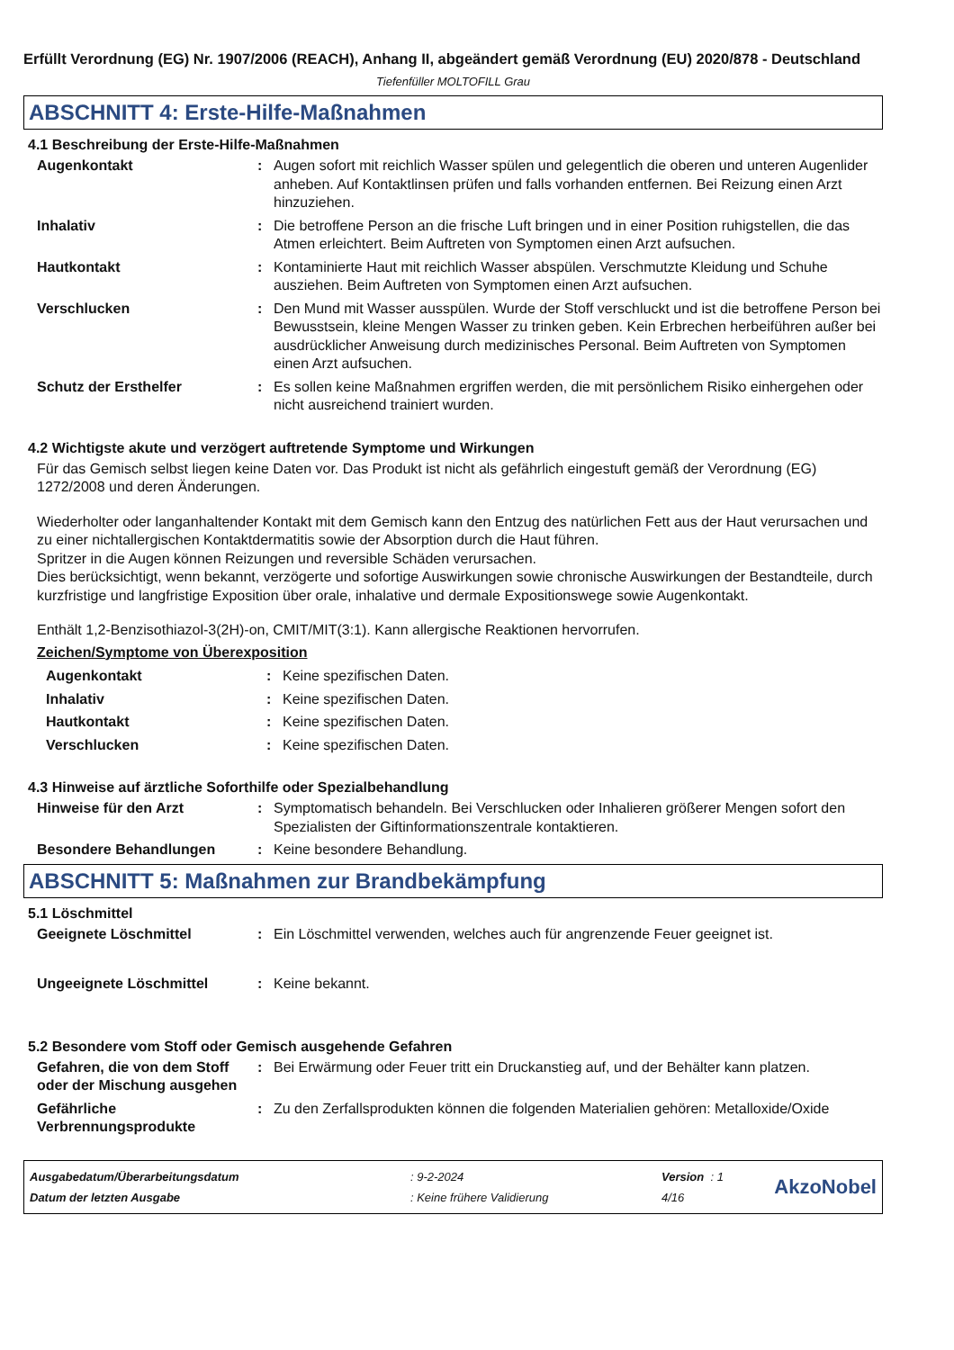Erfüllt Verordnung (EG) Nr. 1907/2006 (REACH), Anhang II, abgeändert gemäß Verordnung (EU) 2020/878 - Deutschland
Tiefenfüller MOLTOFILL Grau
ABSCHNITT 4: Erste-Hilfe-Maßnahmen
4.1 Beschreibung der Erste-Hilfe-Maßnahmen
Augenkontakt : Augen sofort mit reichlich Wasser spülen und gelegentlich die oberen und unteren Augenlider anheben. Auf Kontaktlinsen prüfen und falls vorhanden entfernen. Bei Reizung einen Arzt hinzuziehen.
Inhalativ : Die betroffene Person an die frische Luft bringen und in einer Position ruhigstellen, die das Atmen erleichtert. Beim Auftreten von Symptomen einen Arzt aufsuchen.
Hautkontakt : Kontaminierte Haut mit reichlich Wasser abspülen. Verschmutzte Kleidung und Schuhe ausziehen. Beim Auftreten von Symptomen einen Arzt aufsuchen.
Verschlucken : Den Mund mit Wasser ausspülen. Wurde der Stoff verschluckt und ist die betroffene Person bei Bewusstsein, kleine Mengen Wasser zu trinken geben. Kein Erbrechen herbeiführen außer bei ausdrücklicher Anweisung durch medizinisches Personal. Beim Auftreten von Symptomen einen Arzt aufsuchen.
Schutz der Ersthelfer : Es sollen keine Maßnahmen ergriffen werden, die mit persönlichem Risiko einhergehen oder nicht ausreichend trainiert wurden.
4.2 Wichtigste akute und verzögert auftretende Symptome und Wirkungen
Für das Gemisch selbst liegen keine Daten vor. Das Produkt ist nicht als gefährlich eingestuft gemäß der Verordnung (EG) 1272/2008 und deren Änderungen.
Wiederholter oder langanhaltender Kontakt mit dem Gemisch kann den Entzug des natürlichen Fett aus der Haut verursachen und zu einer nichtallergischen Kontaktdermatitis sowie der Absorption durch die Haut führen.
Spritzer in die Augen können Reizungen und reversible Schäden verursachen.
Dies berücksichtigt, wenn bekannt, verzögerte und sofortige Auswirkungen sowie chronische Auswirkungen der Bestandteile, durch kurzfristige und langfristige Exposition über orale, inhalative und dermale Expositionswege sowie Augenkontakt.
Enthält 1,2-Benzisothiazol-3(2H)-on, CMIT/MIT(3:1). Kann allergische Reaktionen hervorrufen.
Zeichen/Symptome von Überexposition
Augenkontakt : Keine spezifischen Daten.
Inhalativ : Keine spezifischen Daten.
Hautkontakt : Keine spezifischen Daten.
Verschlucken : Keine spezifischen Daten.
4.3 Hinweise auf ärztliche Soforthilfe oder Spezialbehandlung
Hinweise für den Arzt : Symptomatisch behandeln. Bei Verschlucken oder Inhalieren größerer Mengen sofort den Spezialisten der Giftinformationszentrale kontaktieren.
Besondere Behandlungen : Keine besondere Behandlung.
ABSCHNITT 5: Maßnahmen zur Brandbekämpfung
5.1 Löschmittel
Geeignete Löschmittel : Ein Löschmittel verwenden, welches auch für angrenzende Feuer geeignet ist.
Ungeeignete Löschmittel : Keine bekannt.
5.2 Besondere vom Stoff oder Gemisch ausgehende Gefahren
Gefahren, die von dem Stoff oder der Mischung ausgehen
: Bei Erwärmung oder Feuer tritt ein Druckanstieg auf, und der Behälter kann platzen.
Gefährliche Verbrennungsprodukte
: Zu den Zerfallsprodukten können die folgenden Materialien gehören: Metalloxide/Oxide
| Ausgabedatum/Überarbeitungsdatum | : 9-2-2024 | Version : 1 |
| Datum der letzten Ausgabe | : Keine frühere Validierung | 4/16 |
AkzoNobel